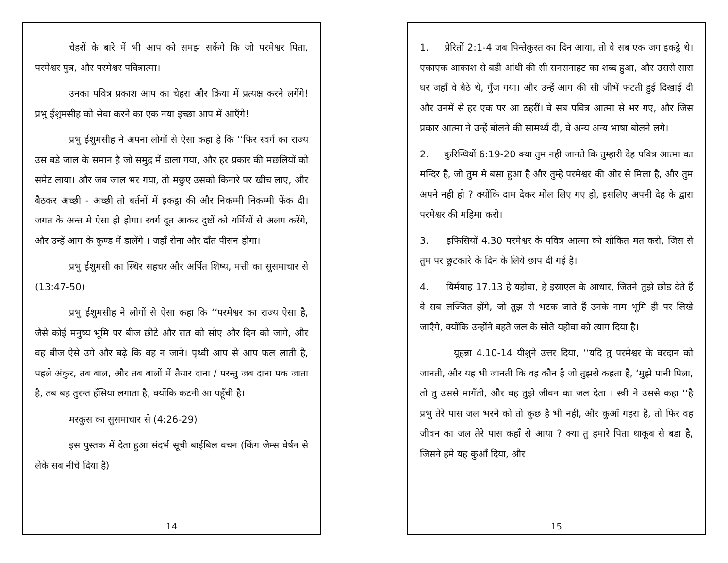चेहरों के बारे में भी आप को समझ सकेंगे कि जो परमेश्वर पिता, परमेश्वर पुत्र, और परमेश्वर पवित्रात्मा।
उनका पवित्र प्रकाश आप का चेहरा और क्रिया में प्रत्यक्ष करने लगेंगे! प्रभु ईशुमसीह को सेवा करने का एक नया इच्छा आप में आएँगे!
प्रभु ईशुमसीह ने अपना लोगों से ऐसा कहा है कि ‘‘फिर स्वर्ग का राज्य उस बडे जाल के समान है जो समुद्र में डाला गया, और हर प्रकार की मछलियों को समेट लाया। और जब जाल भर गया, तो मछुए उसको किनारे पर खींच लाए, और बैठकर अच्छी - अच्छी तो बर्तनों में इकट्ठा की और निकम्मी निकम्मी फेंक दी। जगत के अन्त मे ऐसा ही होगा। स्वर्ग दूत आकर दुष्टों को धर्मियों से अलग करेंगे, और उन्हें आग के कुण्ड में डालेंगे । जहाँ रोना और दाँत पीसन होगा।
प्रभु ईशुमसी का स्थिर सहचर और अर्पित शिष्य, मत्ती का सुसमाचार से (13:47-50)
प्रभु ईशुमसीह ने लोगों से ऐसा कहा कि ‘‘परमेश्वर का राज्य ऐसा है, जैसे कोई मनुष्य भूमि पर बीज छीटे और रात को सोए और दिन को जागे, और वह बीज ऐसे उगे और बढ़े कि वह न जाने। पृथ्वी आप से आप फल लाती है, पहले अंकुर, तब बाल, और तब बालों में तैयार दाना / परन्तु जब दाना पक जाता है, तब बह तुरन्त हँसिया लगाता है, क्योंकि कटनी आ पहूँची है।
मरकुस का सुसमाचार से (4:26-29)
इस पुस्तक में देता हुआ संदर्भ सूची बाईबिल वचन (किंग जेम्स वेर्षन से लेके सब नीचे दिया है)
14
1. प्रेरितों 2:1-4 जब पिन्तेकुस्त का दिन आया, तो वे सब एक जग इकट्ठे थे। एकाएक आकाश से बडी आंधी की सी सनसनाहट का शब्द हुआ, और उससे सारा घर जहाँ वे बैठे थे, गुँज गया। और उन्हें आग की सी जीभें फटती हुई दिखाई दी और उनमें से हर एक पर आ ठहरीं। वे सब पवित्र आत्मा से भर गए, और जिस प्रकार आत्मा ने उन्हें बोलने की सामर्थ्य दी, वे अन्य अन्य भाषा बोलने लगे।
2. कुरिन्थियों 6:19-20 क्या तुम नही जानते कि तुम्हारी देह पवित्र आत्मा का मन्दिर है, जो तुम मे बसा हुआ है और तुम्हे परमेश्वर की ओर से मिला है, और तुम अपने नही हो ? क्योंकि दाम देकर मोल लिए गए हो, इसलिए अपनी देह के द्वारा परमेश्वर की महिमा करो।
3. इफिसियों 4.30 परमेश्वर के पवित्र आत्मा को शोकित मत करो, जिस से तुम पर छुटकारे के दिन के लिये छाप दी गई है।
4. यिर्मयाह 17.13 हे यहोवा, हे इस्राएल के आधार, जितने तुझे छोड देते हैं वे सब लज्जित होंगे, जो तुझ से भटक जाते हैं उनके नाम भूमि ही पर लिखे जाएँगे, क्योंकि उन्होंने बहते जल के सोते यहोवा को त्याग दिया है।
यूहन्ना 4.10-14 यीशुने उत्तर दिया, ‘‘यदि तु परमेश्वर के वरदान को जानती, और यह भी जानती कि वह कौन है जो तुझसे कहता है, ‘मुझे पानी पिला, तो तु उससे मागँती, और वह तुझे जीवन का जल देता । स्त्री ने उससे कहा ‘‘है प्रभु तेरे पास जल भरने को तो कुछ है भी नही, और कुआँ गहरा है, तो फिर वह जीवन का जल तेरे पास कहाँ से आया ? क्या तु हमारे पिता थाकूब से बडा है, जिसने हमे यह कुआँ दिया, और
15